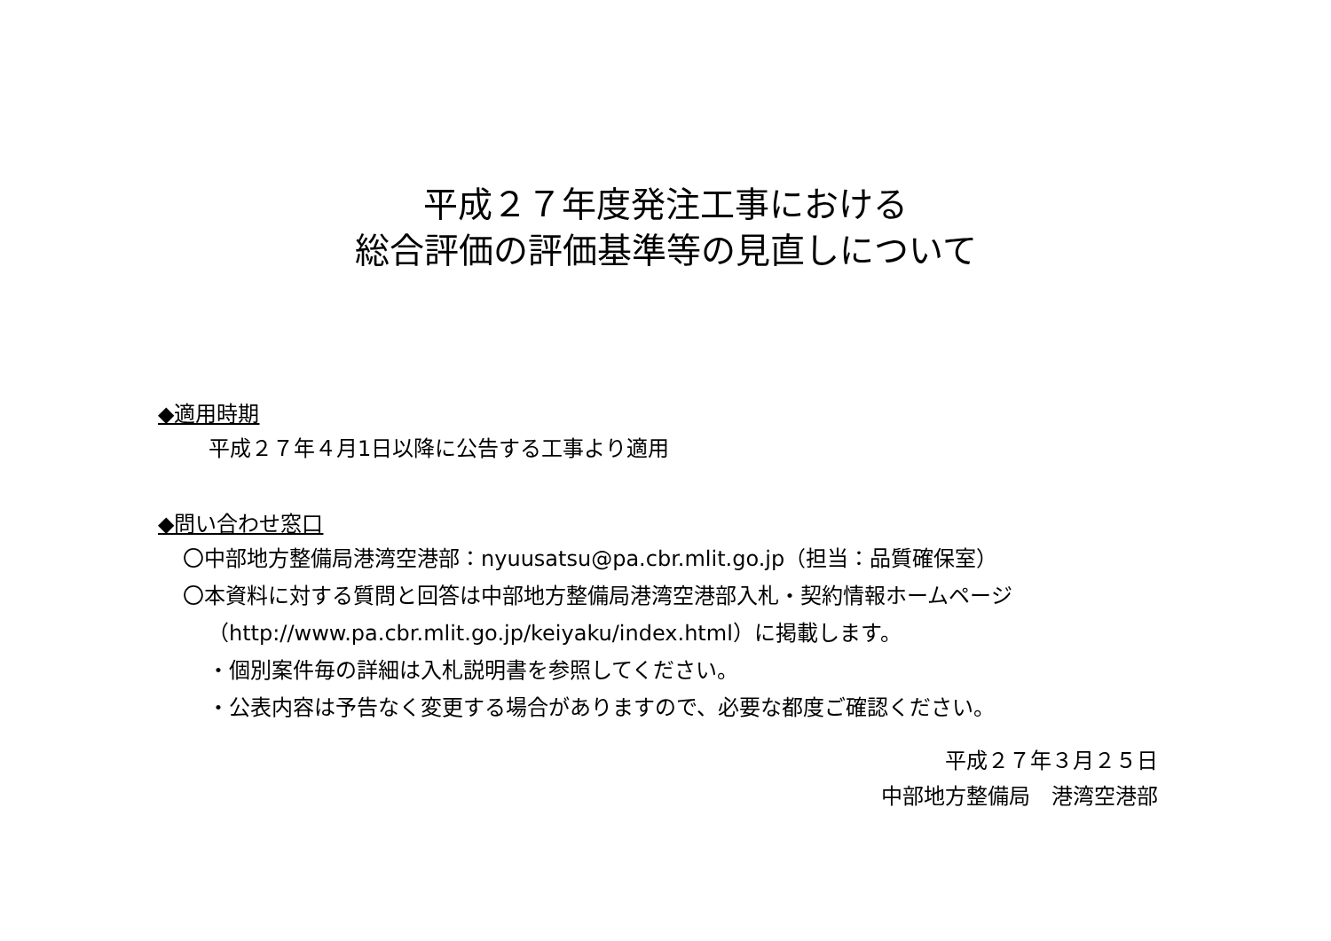平成２７年度発注工事における
総合評価の評価基準等の見直しについて
◆適用時期
平成２７年４月1日以降に公告する工事より適用
◆問い合わせ窓口
〇中部地方整備局港湾空港部：nyuusatsu@pa.cbr.mlit.go.jp（担当：品質確保室）
〇本資料に対する質問と回答は中部地方整備局港湾空港部入札・契約情報ホームページ
（http://www.pa.cbr.mlit.go.jp/keiyaku/index.html）に掲載します。
・個別案件毎の詳細は入札説明書を参照してください。
・公表内容は予告なく変更する場合がありますので、必要な都度ご確認ください。
平成２７年３月２５日
中部地方整備局　港湾空港部